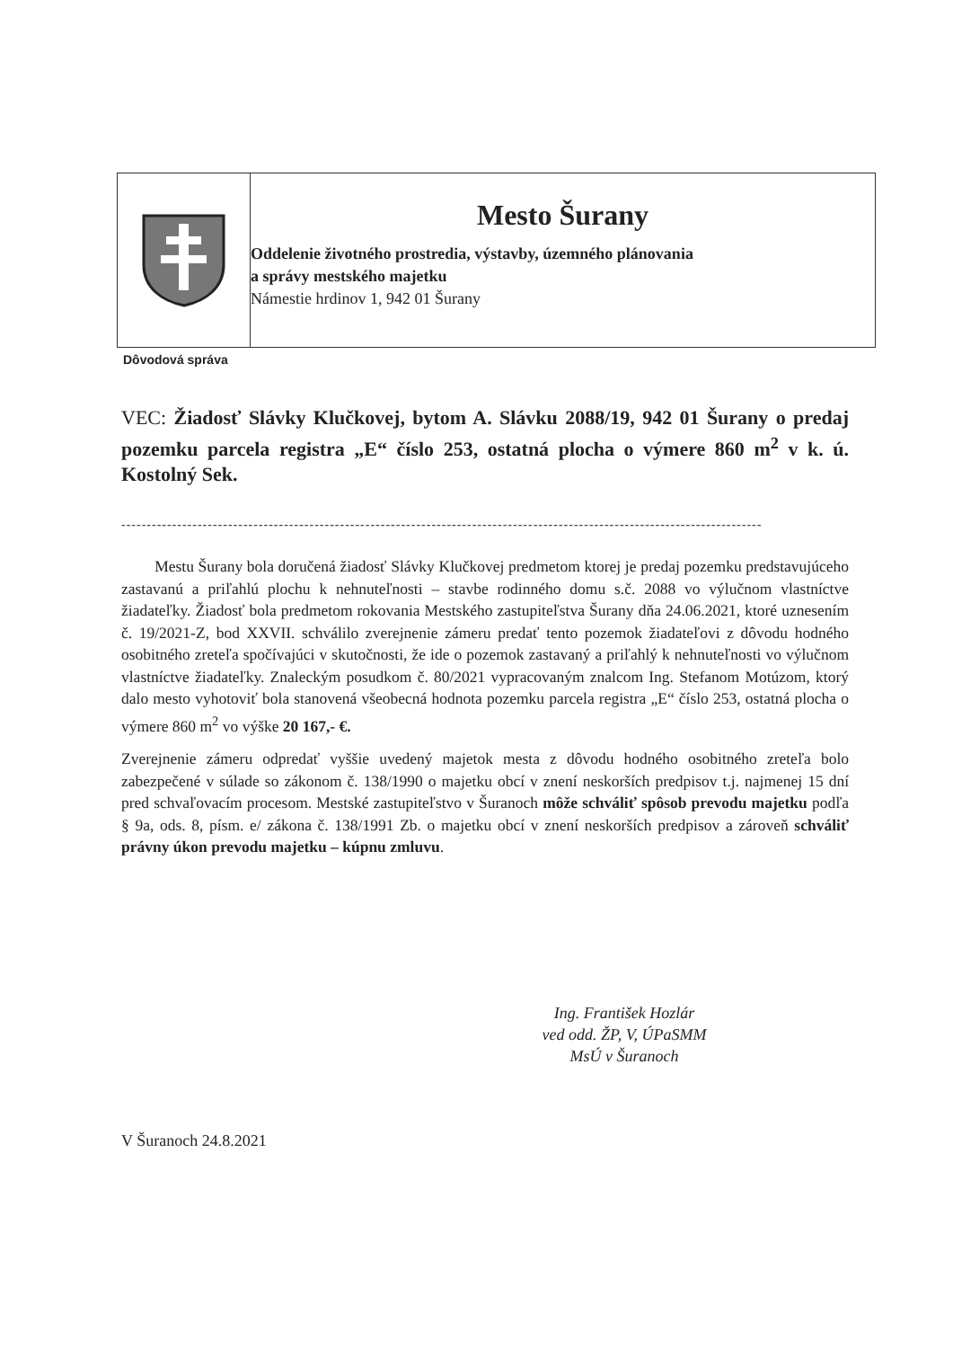Mesto Šurany
Oddelenie životného prostredia, výstavby, územného plánovania
a správy mestského majetku
Námestie hrdinov 1, 942 01 Šurany
Dôvodová správa
VEC: Žiadosť Slávky Klučkovej, bytom A. Slávku 2088/19, 942 01 Šurany o predaj pozemku parcela registra „E“ číslo 253, ostatná plocha o výmere 860 m<sup>2</sup> v k. ú. Kostolný Sek.
------------------------------------------------------------------------------------------------------------------------------
Mestu Šurany bola doručená žiadosť Slávky Klučkovej predmetom ktorej je predaj pozemku predstavujúceho zastavanú a priľahlú plochu k nehnuteľnosti – stavbe rodinného domu s.č. 2088 vo výlučnom vlastníctve žiadateľky. Žiadosť bola predmetom rokovania Mestského zastupiteľstva Šurany dňa 24.06.2021, ktoré uznesením č. 19/2021-Z, bod XXVII. schválilo zverejnenie zámeru predať tento pozemok žiadateľovi z dôvodu hodného osobitného zreteľa spočívajúci v skutočnosti, že ide o pozemok zastavaný a priľahlý k nehnuteľnosti vo výlučnom vlastníctve žiadateľky. Znaleckým posudkom č. 80/2021 vypracovaným znalcom Ing. Stefanom Motúzom, ktorý dalo mesto vyhotoviť bola stanovená všeobecná hodnota pozemku parcela registra „E“ číslo 253, ostatná plocha o výmere 860 m<sup>2</sup> vo výške 20 167,- €.
Zverejnenie zámeru odpredať vyššie uvedený majetok mesta z dôvodu hodného osobitného zreteľa bolo zabezpečené v súlade so zákonom č. 138/1990 o majetku obcí v znení neskorších predpisov t.j. najmenej 15 dní pred schvaľovacím procesom. Mestské zastupiteľstvo v Šuranoch môže schváliť spôsob prevodu majetku podľa § 9a, ods. 8, písm. e/ zákona č. 138/1991 Zb. o majetku obcí v znení neskorších predpisov a zároveň schváliť právny úkon prevodu majetku – kúpnu zmluvu.
Ing. František Hozlár
ved odd. ŽP, V, ÚPaSMM
MsÚ v Šuranoch
V Šuranoch 24.8.2021